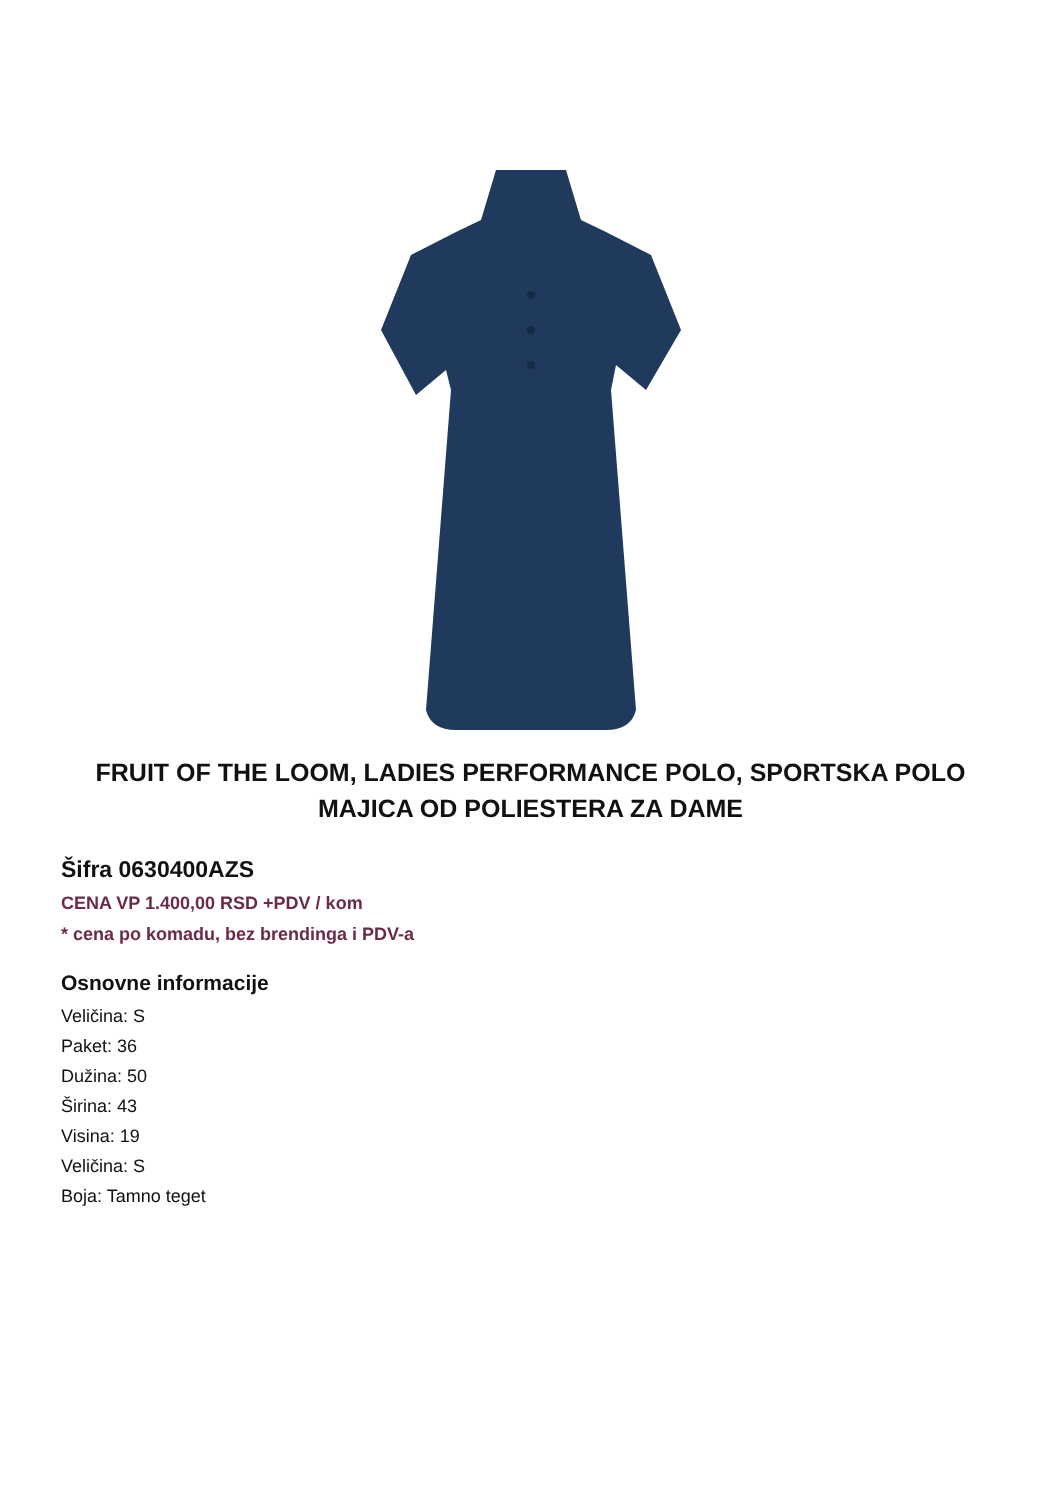FRUIT OF THE LOOM, LADIES PERFORMANCE POLO, SPORTSKA POLO MAJICA OD POLIESTERA ZA DAME
Šifra 0630400AZS
CENA VP 1.400,00 RSD +PDV / kom
* cena po komadu, bez brendinga i PDV-a
Osnovne informacije
Veličina: S
Paket: 36
Dužina: 50
Širina: 43
Visina: 19
Veličina: S
Boja: Tamno teget